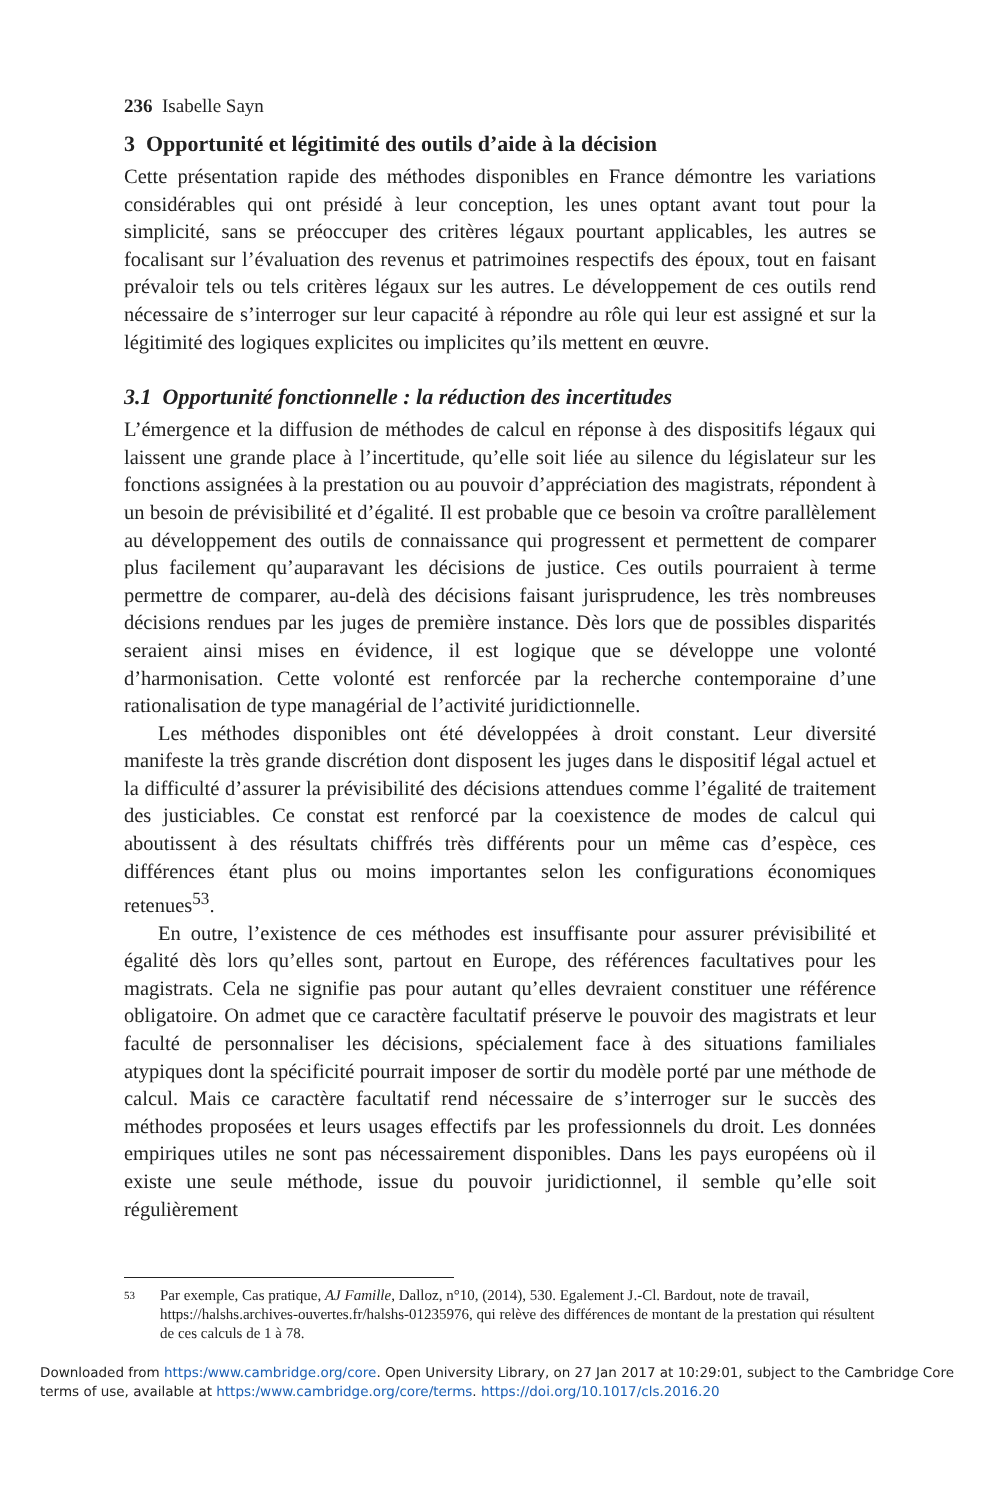236 Isabelle Sayn
3 Opportunité et légitimité des outils d’aide à la décision
Cette présentation rapide des méthodes disponibles en France démontre les variations considérables qui ont présidé à leur conception, les unes optant avant tout pour la simplicité, sans se préoccuper des critères légaux pourtant applicables, les autres se focalisant sur l’évaluation des revenus et patrimoines respectifs des époux, tout en faisant prévaloir tels ou tels critères légaux sur les autres. Le développement de ces outils rend nécessaire de s’interroger sur leur capacité à répondre au rôle qui leur est assigné et sur la légitimité des logiques explicites ou implicites qu’ils mettent en œuvre.
3.1 Opportunité fonctionnelle : la réduction des incertitudes
L’émergence et la diffusion de méthodes de calcul en réponse à des dispositifs légaux qui laissent une grande place à l’incertitude, qu’elle soit liée au silence du législateur sur les fonctions assignées à la prestation ou au pouvoir d’appréciation des magistrats, répondent à un besoin de prévisibilité et d’égalité. Il est probable que ce besoin va croître parallèlement au développement des outils de connaissance qui progressent et permettent de comparer plus facilement qu’auparavant les décisions de justice. Ces outils pourraient à terme permettre de comparer, au-delà des décisions faisant jurisprudence, les très nombreuses décisions rendues par les juges de première instance. Dès lors que de possibles disparités seraient ainsi mises en évidence, il est logique que se développe une volonté d’harmonisation. Cette volonté est renforcée par la recherche contemporaine d’une rationalisation de type managérial de l’activité juridictionnelle.
Les méthodes disponibles ont été développées à droit constant. Leur diversité manifeste la très grande discrétion dont disposent les juges dans le dispositif légal actuel et la difficulté d’assurer la prévisibilité des décisions attendues comme l’égalité de traitement des justiciables. Ce constat est renforcé par la coexistence de modes de calcul qui aboutissent à des résultats chiffrés très différents pour un même cas d’espèce, ces différences étant plus ou moins importantes selon les configurations économiques retenues<sup>53</sup>.
En outre, l’existence de ces méthodes est insuffisante pour assurer prévisibilité et égalité dès lors qu’elles sont, partout en Europe, des références facultatives pour les magistrats. Cela ne signifie pas pour autant qu’elles devraient constituer une référence obligatoire. On admet que ce caractère facultatif préserve le pouvoir des magistrats et leur faculté de personnaliser les décisions, spécialement face à des situations familiales atypiques dont la spécificité pourrait imposer de sortir du modèle porté par une méthode de calcul. Mais ce caractère facultatif rend nécessaire de s’interroger sur le succès des méthodes proposées et leurs usages effectifs par les professionnels du droit. Les données empiriques utiles ne sont pas nécessairement disponibles. Dans les pays européens où il existe une seule méthode, issue du pouvoir juridictionnel, il semble qu’elle soit régulièrement
53
Par exemple, Cas pratique, AJ Famille, Dalloz, n°10, (2014), 530. Egalement J.-Cl. Bardout, note de travail, https://halshs.archives-ouvertes.fr/halshs-01235976, qui relève des différences de montant de la prestation qui résultent de ces calculs de 1 à 78.
Downloaded from https:/www.cambridge.org/core. Open University Library, on 27 Jan 2017 at 10:29:01, subject to the Cambridge Core terms of use, available at https:/www.cambridge.org/core/terms. https://doi.org/10.1017/cls.2016.20